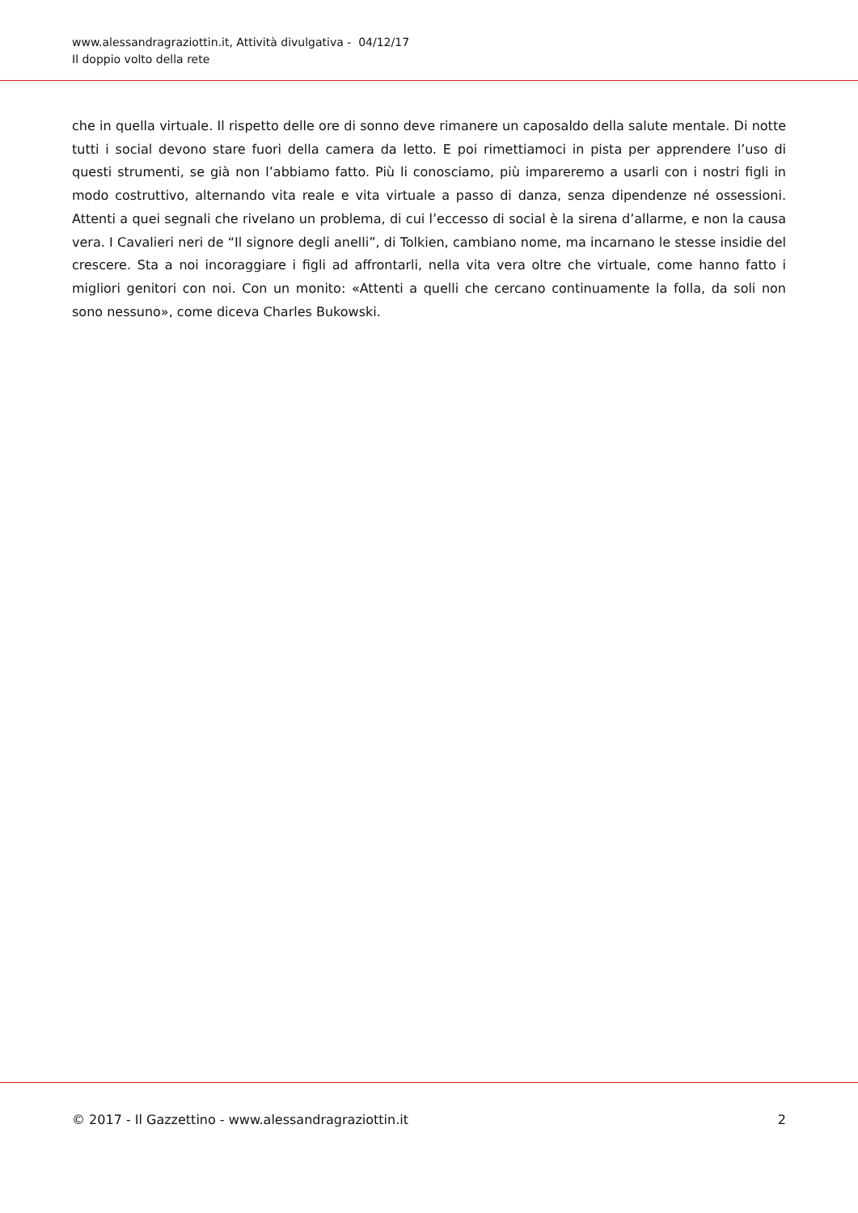www.alessandragraziottin.it, Attività divulgativa - 04/12/17
Il doppio volto della rete
che in quella virtuale. Il rispetto delle ore di sonno deve rimanere un caposaldo della salute mentale. Di notte tutti i social devono stare fuori della camera da letto. E poi rimettiamoci in pista per apprendere l’uso di questi strumenti, se già non l’abbiamo fatto. Più li conosciamo, più impareremo a usarli con i nostri figli in modo costruttivo, alternando vita reale e vita virtuale a passo di danza, senza dipendenze né ossessioni. Attenti a quei segnali che rivelano un problema, di cui l’eccesso di social è la sirena d’allarme, e non la causa vera. I Cavalieri neri de “Il signore degli anelli”, di Tolkien, cambiano nome, ma incarnano le stesse insidie del crescere. Sta a noi incoraggiare i figli ad affrontarli, nella vita vera oltre che virtuale, come hanno fatto i migliori genitori con noi. Con un monito: «Attenti a quelli che cercano continuamente la folla, da soli non sono nessuno», come diceva Charles Bukowski.
© 2017 - Il Gazzettino - www.alessandragraziottin.it 2